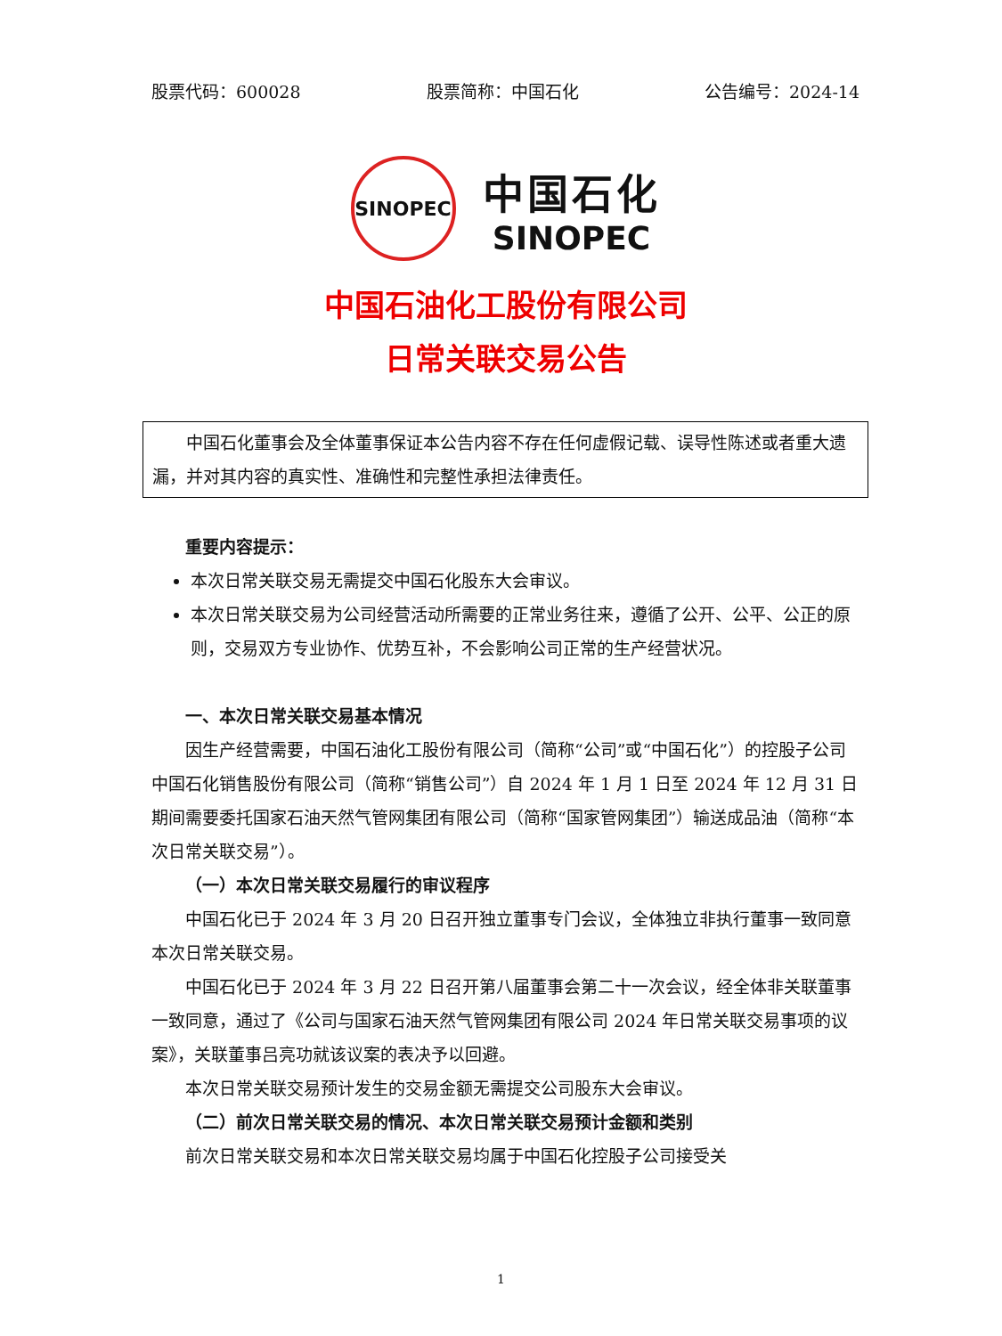股票代码：600028 股票简称：中国石化 公告编号：2024-14
SINOPEC
中国石化
SINOPEC
中国石油化工股份有限公司
日常关联交易公告
中国石化董事会及全体董事保证本公告内容不存在任何虚假记载、误导性陈述或者重大遗漏，并对其内容的真实性、准确性和完整性承担法律责任。
重要内容提示：
本次日常关联交易无需提交中国石化股东大会审议。
本次日常关联交易为公司经营活动所需要的正常业务往来，遵循了公开、公平、公正的原则，交易双方专业协作、优势互补，不会影响公司正常的生产经营状况。
一、本次日常关联交易基本情况
因生产经营需要，中国石油化工股份有限公司（简称“公司”或“中国石化”）的控股子公司中国石化销售股份有限公司（简称“销售公司”）自 2024 年 1 月 1 日至 2024 年 12 月 31 日期间需要委托国家石油天然气管网集团有限公司（简称“国家管网集团”）输送成品油（简称“本次日常关联交易”）。
（一）本次日常关联交易履行的审议程序
中国石化已于 2024 年 3 月 20 日召开独立董事专门会议，全体独立非执行董事一致同意本次日常关联交易。
中国石化已于 2024 年 3 月 22 日召开第八届董事会第二十一次会议，经全体非关联董事一致同意，通过了《公司与国家石油天然气管网集团有限公司 2024 年日常关联交易事项的议案》，关联董事吕亮功就该议案的表决予以回避。
本次日常关联交易预计发生的交易金额无需提交公司股东大会审议。
（二）前次日常关联交易的情况、本次日常关联交易预计金额和类别
前次日常关联交易和本次日常关联交易均属于中国石化控股子公司接受关
1